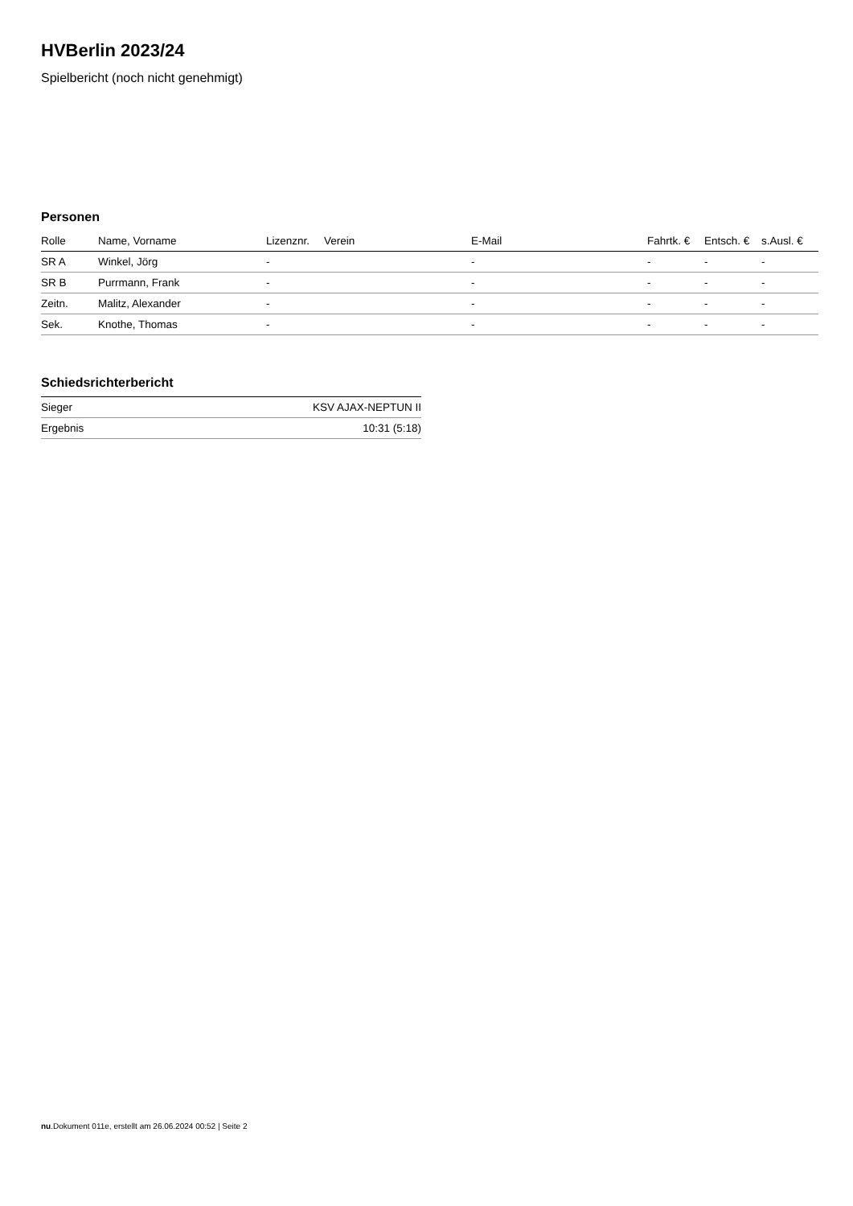HVBerlin 2023/24
Spielbericht (noch nicht genehmigt)
Personen
| Rolle | Name, Vorname | Lizenznr. | Verein | E-Mail | Fahrtk. € | Entsch. € | s.Ausl. € |
| --- | --- | --- | --- | --- | --- | --- | --- |
| SR A | Winkel, Jörg | - | | - | - | - | - |
| SR B | Purrmann, Frank | - | | - | - | - | - |
| Zeitn. | Malitz, Alexander | - | | - | - | - | - |
| Sek. | Knothe, Thomas | - | | - | - | - | - |
Schiedsrichterbericht
| Sieger | KSV AJAX-NEPTUN II |
| Ergebnis | 10:31 (5:18) |
nu.Dokument 011e, erstellt am 26.06.2024 00:52 | Seite 2